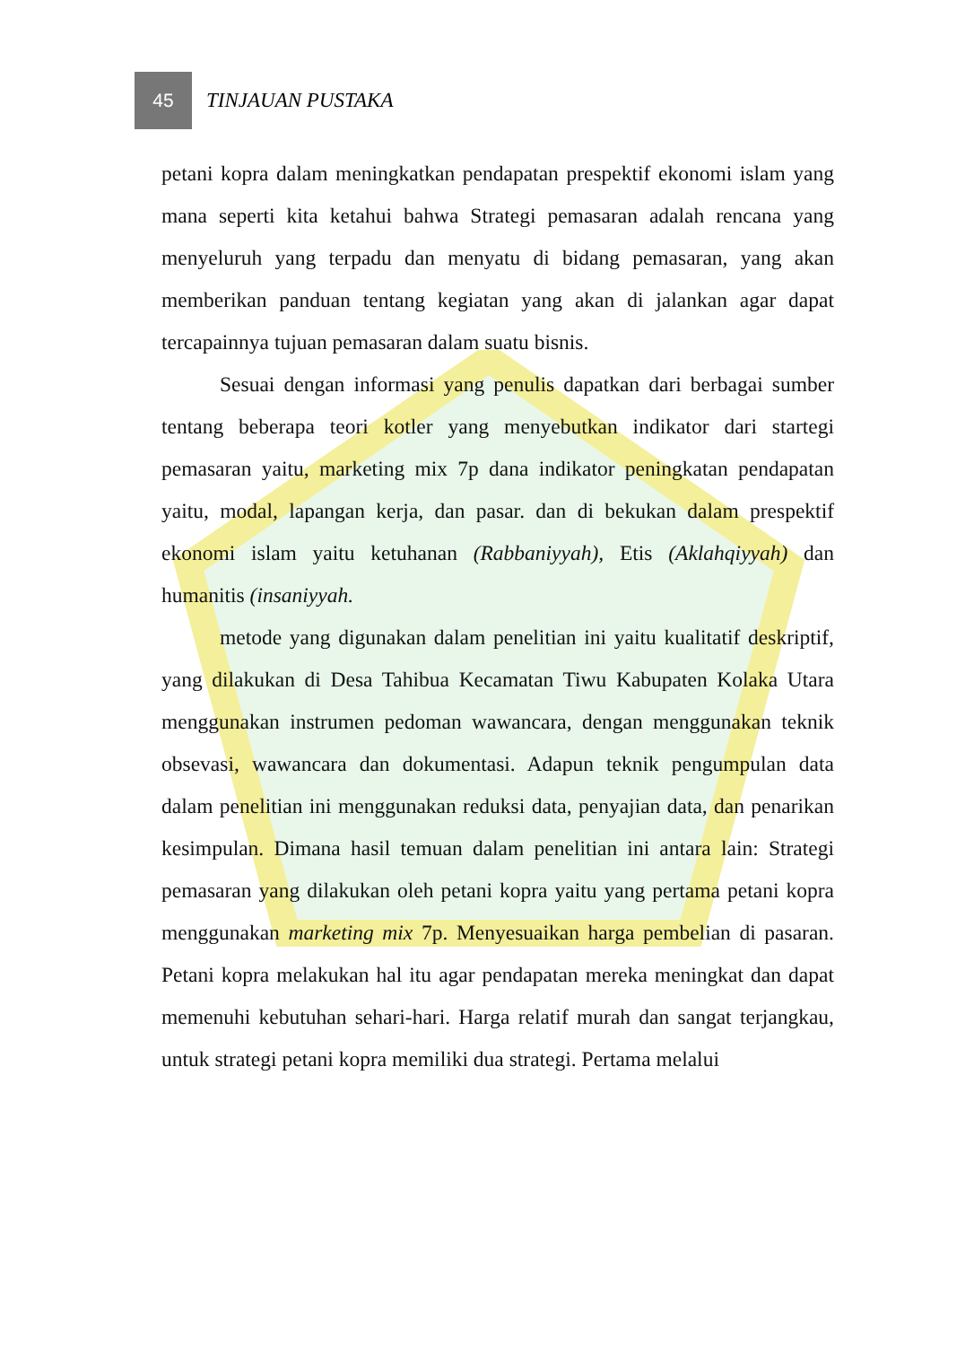45
TINJAUAN PUSTAKA
petani kopra dalam meningkatkan pendapatan prespektif ekonomi islam yang mana seperti kita ketahui bahwa Strategi pemasaran adalah rencana yang menyeluruh yang terpadu dan menyatu di bidang pemasaran, yang akan memberikan panduan tentang kegiatan yang akan di jalankan agar dapat tercapainnya tujuan pemasaran dalam suatu bisnis.
Sesuai dengan informasi yang penulis dapatkan dari berbagai sumber tentang beberapa teori kotler yang menyebutkan indikator dari startegi pemasaran yaitu, marketing mix 7p dana indikator peningkatan pendapatan yaitu, modal, lapangan kerja, dan pasar. dan di bekukan dalam prespektif ekonomi islam yaitu ketuhanan (Rabbaniyyah), Etis (Aklahqiyyah) dan humanitis (insaniyyah.
metode yang digunakan dalam penelitian ini yaitu kualitatif deskriptif, yang dilakukan di Desa Tahibua Kecamatan Tiwu Kabupaten Kolaka Utara menggunakan instrumen pedoman wawancara, dengan menggunakan teknik obsevasi, wawancara dan dokumentasi. Adapun teknik pengumpulan data dalam penelitian ini menggunakan reduksi data, penyajian data, dan penarikan kesimpulan. Dimana hasil temuan dalam penelitian ini antara lain: Strategi pemasaran yang dilakukan oleh petani kopra yaitu yang pertama petani kopra menggunakan marketing mix 7p. Menyesuaikan harga pembelian di pasaran. Petani kopra melakukan hal itu agar pendapatan mereka meningkat dan dapat memenuhi kebutuhan sehari-hari. Harga relatif murah dan sangat terjangkau, untuk strategi petani kopra memiliki dua strategi. Pertama melalui